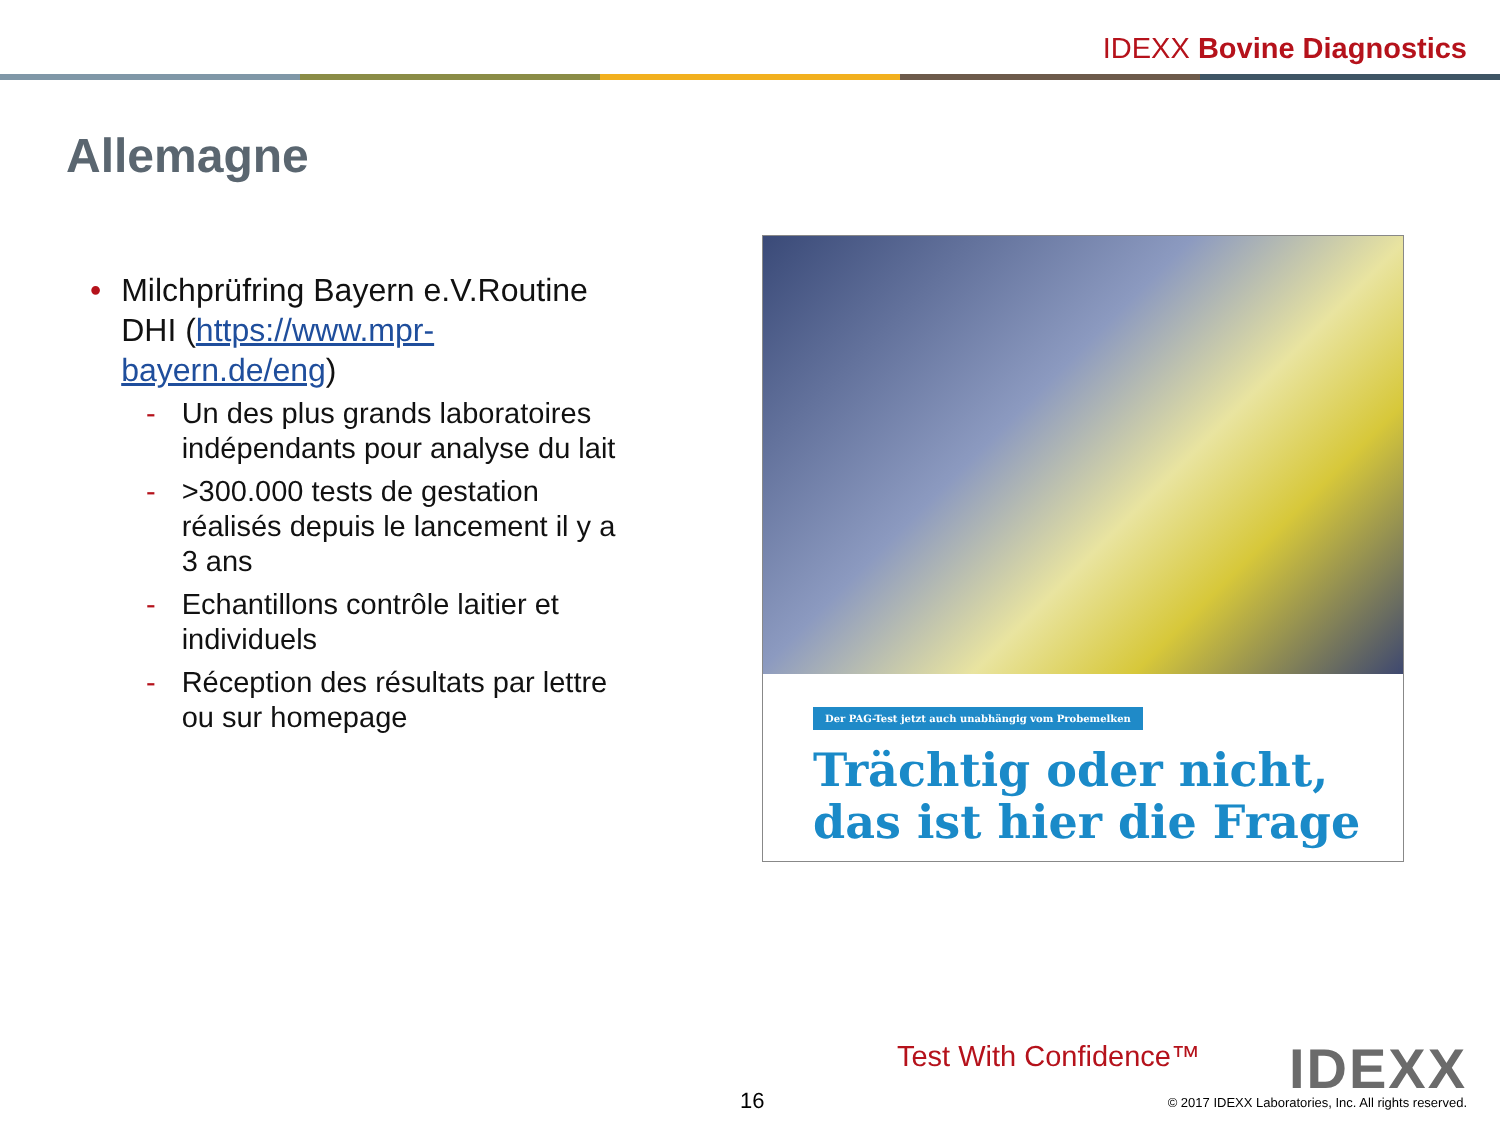IDEXX Bovine Diagnostics
Allemagne
•
Milchprüfring Bayern e.V.Routine DHI (https://www.mpr-bayern.de/eng)
- Un des plus grands laboratoires indépendants pour analyse du lait
- >300.000 tests de gestation réalisés depuis le lancement il y a 3 ans
- Echantillons contrôle laitier et individuels
- Réception des résultats par lettre ou sur homepage
Der PAG-Test jetzt auch unabhängig vom Probemelken
Trächtig oder nicht,
das ist hier die Frage
Test With Confidence™ IDEXX 16
© 2017 IDEXX Laboratories, Inc. All rights reserved.